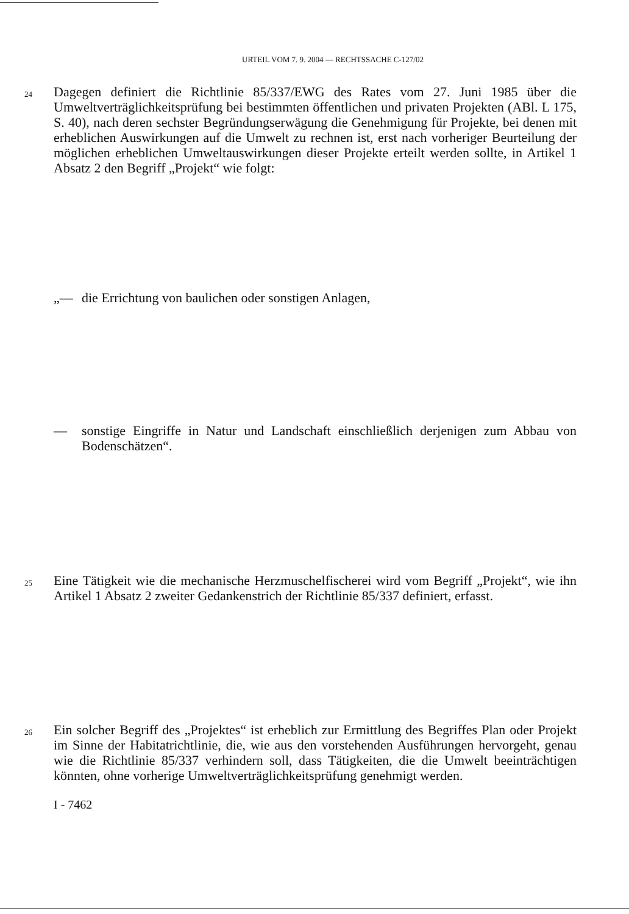URTEIL VOM 7. 9. 2004 — RECHTSSACHE C-127/02
24
Dagegen definiert die Richtlinie 85/337/EWG des Rates vom 27. Juni 1985 über die Umweltverträglichkeitsprüfung bei bestimmten öffentlichen und privaten Projekten (ABl. L 175, S. 40), nach deren sechster Begründungserwägung die Genehmigung für Projekte, bei denen mit erheblichen Auswirkungen auf die Umwelt zu rechnen ist, erst nach vorheriger Beurteilung der möglichen erheblichen Umweltauswirkungen dieser Projekte erteilt werden sollte, in Artikel 1 Absatz 2 den Begriff „Projekt“ wie folgt:
„— die Errichtung von baulichen oder sonstigen Anlagen,
— sonstige Eingriffe in Natur und Landschaft einschließlich derjenigen zum Abbau von Bodenschätzen“.
25
Eine Tätigkeit wie die mechanische Herzmuschelfischerei wird vom Begriff „Projekt“, wie ihn Artikel 1 Absatz 2 zweiter Gedankenstrich der Richtlinie 85/337 definiert, erfasst.
26
Ein solcher Begriff des „Projektes“ ist erheblich zur Ermittlung des Begriffes Plan oder Projekt im Sinne der Habitatrichtlinie, die, wie aus den vorstehenden Ausführungen hervorgeht, genau wie die Richtlinie 85/337 verhindern soll, dass Tätigkeiten, die die Umwelt beeinträchtigen könnten, ohne vorherige Umweltverträglichkeitsprüfung genehmigt werden.
I - 7462